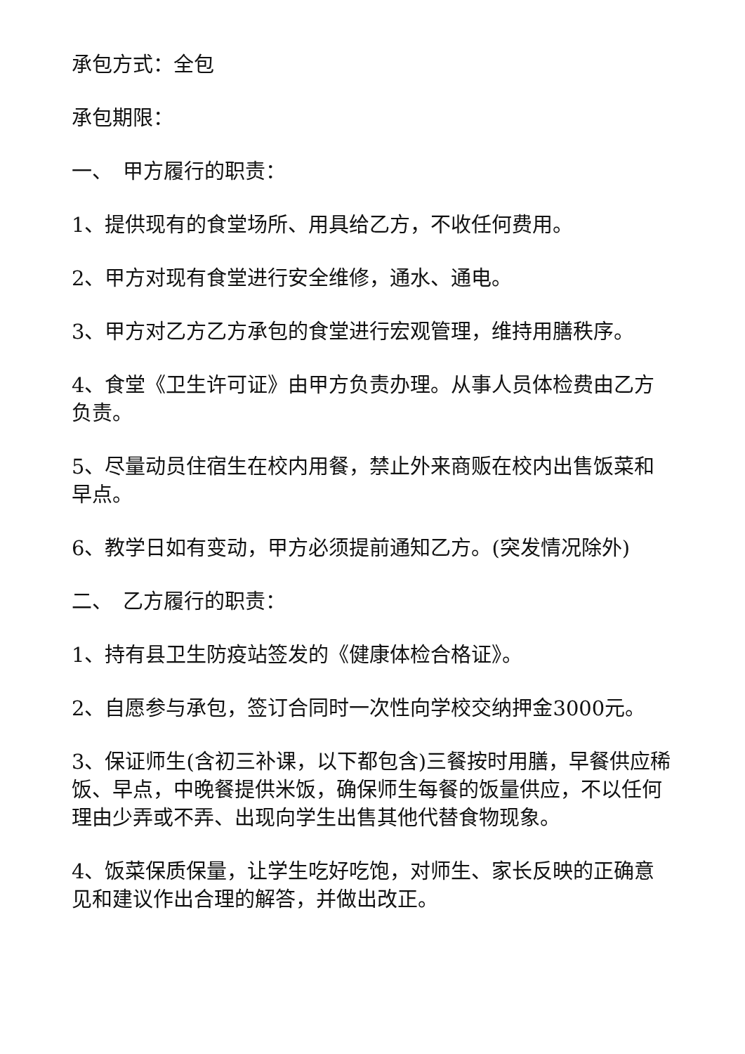承包方式：全包
承包期限：
一、　甲方履行的职责：
1、提供现有的食堂场所、用具给乙方，不收任何费用。
2、甲方对现有食堂进行安全维修，通水、通电。
3、甲方对乙方乙方承包的食堂进行宏观管理，维持用膳秩序。
4、食堂《卫生许可证》由甲方负责办理。从事人员体检费由乙方负责。
5、尽量动员住宿生在校内用餐，禁止外来商贩在校内出售饭菜和早点。
6、教学日如有变动，甲方必须提前通知乙方。(突发情况除外)
二、　乙方履行的职责：
1、持有县卫生防疫站签发的《健康体检合格证》。
2、自愿参与承包，签订合同时一次性向学校交纳押金3000元。
3、保证师生(含初三补课，以下都包含)三餐按时用膳，早餐供应稀饭、早点，中晚餐提供米饭，确保师生每餐的饭量供应，不以任何理由少弄或不弄、出现向学生出售其他代替食物现象。
4、饭菜保质保量，让学生吃好吃饱，对师生、家长反映的正确意见和建议作出合理的解答，并做出改正。